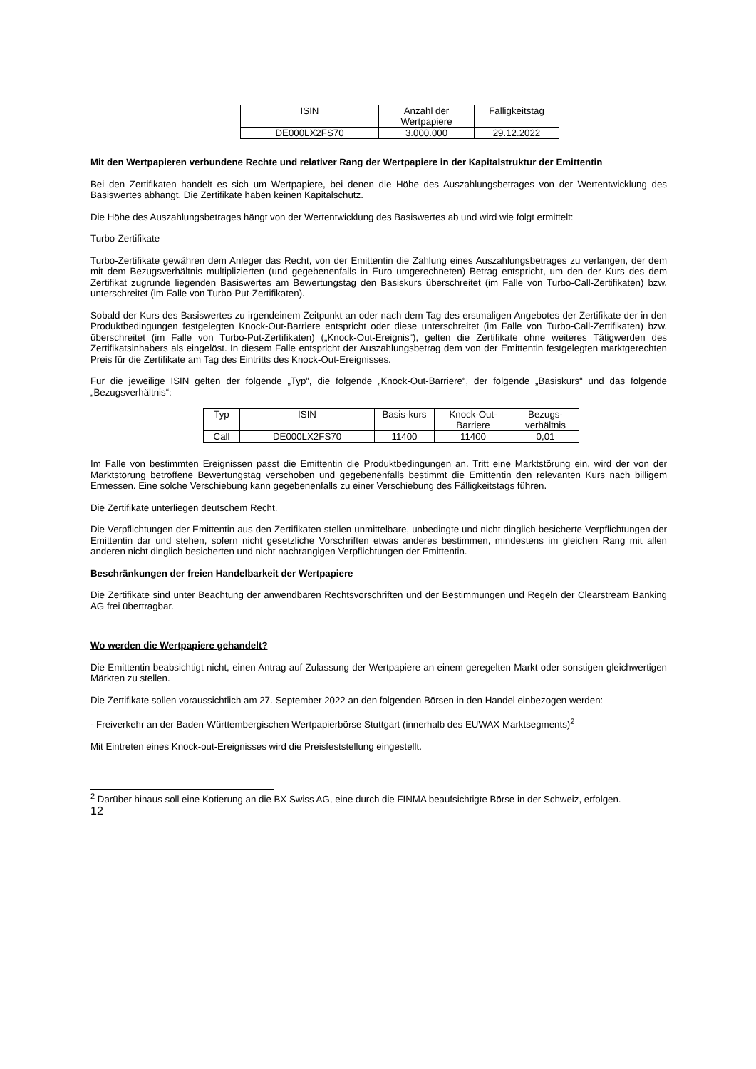| ISIN | Anzahl der Wertpapiere | Fälligkeitstag |
| --- | --- | --- |
| DE000LX2FS70 | 3.000.000 | 29.12.2022 |
Mit den Wertpapieren verbundene Rechte und relativer Rang der Wertpapiere in der Kapitalstruktur der Emittentin
Bei den Zertifikaten handelt es sich um Wertpapiere, bei denen die Höhe des Auszahlungsbetrages von der Wertentwicklung des Basiswertes abhängt. Die Zertifikate haben keinen Kapitalschutz.
Die Höhe des Auszahlungsbetrages hängt von der Wertentwicklung des Basiswertes ab und wird wie folgt ermittelt:
Turbo-Zertifikate
Turbo-Zertifikate gewähren dem Anleger das Recht, von der Emittentin die Zahlung eines Auszahlungsbetrages zu verlangen, der dem mit dem Bezugsverhältnis multiplizierten (und gegebenenfalls in Euro umgerechneten) Betrag entspricht, um den der Kurs des dem Zertifikat zugrunde liegenden Basiswertes am Bewertungstag den Basiskurs überschreitet (im Falle von Turbo-Call-Zertifikaten) bzw. unterschreitet (im Falle von Turbo-Put-Zertifikaten).
Sobald der Kurs des Basiswertes zu irgendeinem Zeitpunkt an oder nach dem Tag des erstmaligen Angebotes der Zertifikate der in den Produktbedingungen festgelegten Knock-Out-Barriere entspricht oder diese unterschreitet (im Falle von Turbo-Call-Zertifikaten) bzw. überschreitet (im Falle von Turbo-Put-Zertifikaten) („Knock-Out-Ereignis“), gelten die Zertifikate ohne weiteres Tätigwerden des Zertifikatsinhabers als eingelöst. In diesem Falle entspricht der Auszahlungsbetrag dem von der Emittentin festgelegten marktgerechten Preis für die Zertifikate am Tag des Eintritts des Knock-Out-Ereignisses.
Für die jeweilige ISIN gelten der folgende „Typ“, die folgende „Knock-Out-Barriere“, der folgende „Basiskurs“ und das folgende „Bezugsverhältnis“:
| Typ | ISIN | Basis-kurs | Knock-Out-Barriere | Bezugs-verhältnis |
| --- | --- | --- | --- | --- |
| Call | DE000LX2FS70 | 11400 | 11400 | 0,01 |
Im Falle von bestimmten Ereignissen passt die Emittentin die Produktbedingungen an. Tritt eine Marktstörung ein, wird der von der Marktstörung betroffene Bewertungstag verschoben und gegebenenfalls bestimmt die Emittentin den relevanten Kurs nach billigem Ermessen. Eine solche Verschiebung kann gegebenenfalls zu einer Verschiebung des Fälligkeitstags führen.
Die Zertifikate unterliegen deutschem Recht.
Die Verpflichtungen der Emittentin aus den Zertifikaten stellen unmittelbare, unbedingte und nicht dinglich besicherte Verpflichtungen der Emittentin dar und stehen, sofern nicht gesetzliche Vorschriften etwas anderes bestimmen, mindestens im gleichen Rang mit allen anderen nicht dinglich besicherten und nicht nachrangigen Verpflichtungen der Emittentin.
Beschränkungen der freien Handelbarkeit der Wertpapiere
Die Zertifikate sind unter Beachtung der anwendbaren Rechtsvorschriften und der Bestimmungen und Regeln der Clearstream Banking AG frei übertragbar.
Wo werden die Wertpapiere gehandelt?
Die Emittentin beabsichtigt nicht, einen Antrag auf Zulassung der Wertpapiere an einem geregelten Markt oder sonstigen gleichwertigen Märkten zu stellen.
Die Zertifikate sollen voraussichtlich am 27. September 2022 an den folgenden Börsen in den Handel einbezogen werden:
- Freiverkehr an der Baden-Württembergischen Wertpapierbörse Stuttgart (innerhalb des EUWAX Marktsegments)<sup>2</sup>
Mit Eintreten eines Knock-out-Ereignisses wird die Preisfeststellung eingestellt.
<sup>2</sup> Darüber hinaus soll eine Kotierung an die BX Swiss AG, eine durch die FINMA beaufsichtigte Börse in der Schweiz, erfolgen.
12